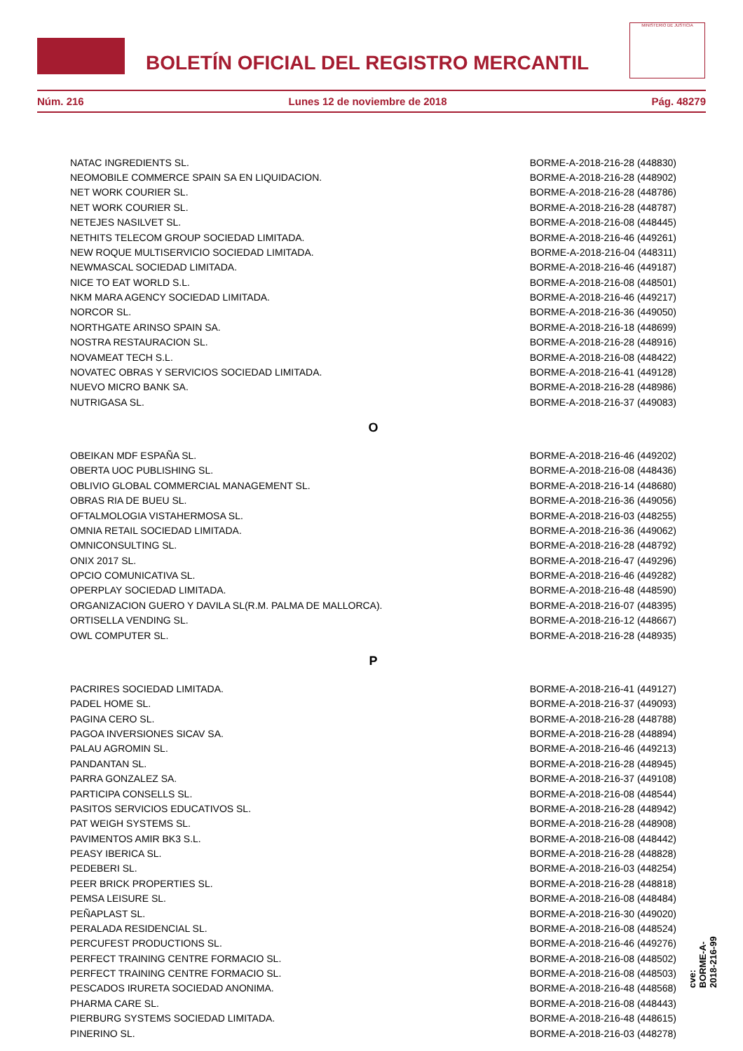BOLETÍN OFICIAL DEL REGISTRO MERCANTIL
MINISTERIO DE JUSTICIA
Núm. 216 Lunes 12 de noviembre de 2018 Pág. 48279
| NATAC INGREDIENTS SL. | BORME-A-2018-216-28 (448830) |
| NEOMOBILE COMMERCE SPAIN SA EN LIQUIDACION. | BORME-A-2018-216-28 (448902) |
| NET WORK COURIER SL. | BORME-A-2018-216-28 (448786) |
| NET WORK COURIER SL. | BORME-A-2018-216-28 (448787) |
| NETEJES NASILVET SL. | BORME-A-2018-216-08 (448445) |
| NETHITS TELECOM GROUP SOCIEDAD LIMITADA. | BORME-A-2018-216-46 (449261) |
| NEW ROQUE MULTISERVICIO SOCIEDAD LIMITADA. | BORME-A-2018-216-04 (448311) |
| NEWMASCAL SOCIEDAD LIMITADA. | BORME-A-2018-216-46 (449187) |
| NICE TO EAT WORLD S.L. | BORME-A-2018-216-08 (448501) |
| NKM MARA AGENCY SOCIEDAD LIMITADA. | BORME-A-2018-216-46 (449217) |
| NORCOR SL. | BORME-A-2018-216-36 (449050) |
| NORTHGATE ARINSO SPAIN SA. | BORME-A-2018-216-18 (448699) |
| NOSTRA RESTAURACION SL. | BORME-A-2018-216-28 (448916) |
| NOVAMEAT TECH S.L. | BORME-A-2018-216-08 (448422) |
| NOVATEC OBRAS Y SERVICIOS SOCIEDAD LIMITADA. | BORME-A-2018-216-41 (449128) |
| NUEVO MICRO BANK SA. | BORME-A-2018-216-28 (448986) |
| NUTRIGASA SL. | BORME-A-2018-216-37 (449083) |
| O | |
| OBEIKAN MDF ESPAÑA SL. | BORME-A-2018-216-46 (449202) |
| OBERTA UOC PUBLISHING SL. | BORME-A-2018-216-08 (448436) |
| OBLIVIO GLOBAL COMMERCIAL MANAGEMENT SL. | BORME-A-2018-216-14 (448680) |
| OBRAS RIA DE BUEU SL. | BORME-A-2018-216-36 (449056) |
| OFTALMOLOGIA VISTAHERMOSA SL. | BORME-A-2018-216-03 (448255) |
| OMNIA RETAIL SOCIEDAD LIMITADA. | BORME-A-2018-216-36 (449062) |
| OMNICONSULTING SL. | BORME-A-2018-216-28 (448792) |
| ONIX 2017 SL. | BORME-A-2018-216-47 (449296) |
| OPCIO COMUNICATIVA SL. | BORME-A-2018-216-46 (449282) |
| OPERPLAY SOCIEDAD LIMITADA. | BORME-A-2018-216-48 (448590) |
| ORGANIZACION GUERO Y DAVILA SL(R.M. PALMA DE MALLORCA). | BORME-A-2018-216-07 (448395) |
| ORTISELLA VENDING SL. | BORME-A-2018-216-12 (448667) |
| OWL COMPUTER SL. | BORME-A-2018-216-28 (448935) |
| P | |
| PACRIRES SOCIEDAD LIMITADA. | BORME-A-2018-216-41 (449127) |
| PADEL HOME SL. | BORME-A-2018-216-37 (449093) |
| PAGINA CERO SL. | BORME-A-2018-216-28 (448788) |
| PAGOA INVERSIONES SICAV SA. | BORME-A-2018-216-28 (448894) |
| PALAU AGROMIN SL. | BORME-A-2018-216-46 (449213) |
| PANDANTAN SL. | BORME-A-2018-216-28 (448945) |
| PARRA GONZALEZ SA. | BORME-A-2018-216-37 (449108) |
| PARTICIPA CONSELLS SL. | BORME-A-2018-216-08 (448544) |
| PASITOS SERVICIOS EDUCATIVOS SL. | BORME-A-2018-216-28 (448942) |
| PAT WEIGH SYSTEMS SL. | BORME-A-2018-216-28 (448908) |
| PAVIMENTOS AMIR BK3 S.L. | BORME-A-2018-216-08 (448442) |
| PEASY IBERICA SL. | BORME-A-2018-216-28 (448828) |
| PEDEBERI SL. | BORME-A-2018-216-03 (448254) |
| PEER BRICK PROPERTIES SL. | BORME-A-2018-216-28 (448818) |
| PEMSA LEISURE SL. | BORME-A-2018-216-08 (448484) |
| PEÑAPLAST SL. | BORME-A-2018-216-30 (449020) |
| PERALADA RESIDENCIAL SL. | BORME-A-2018-216-08 (448524) |
| PERCUFEST PRODUCTIONS SL. | BORME-A-2018-216-46 (449276) |
| PERFECT TRAINING CENTRE FORMACIO SL. | BORME-A-2018-216-08 (448502) |
| PERFECT TRAINING CENTRE FORMACIO SL. | BORME-A-2018-216-08 (448503) |
| PESCADOS IRURETA SOCIEDAD ANONIMA. | BORME-A-2018-216-48 (448568) |
| PHARMA CARE SL. | BORME-A-2018-216-08 (448443) |
| PIERBURG SYSTEMS SOCIEDAD LIMITADA. | BORME-A-2018-216-48 (448615) |
| PINERINO SL. | BORME-A-2018-216-03 (448278) |
cve: BORME-A-2018-216-99